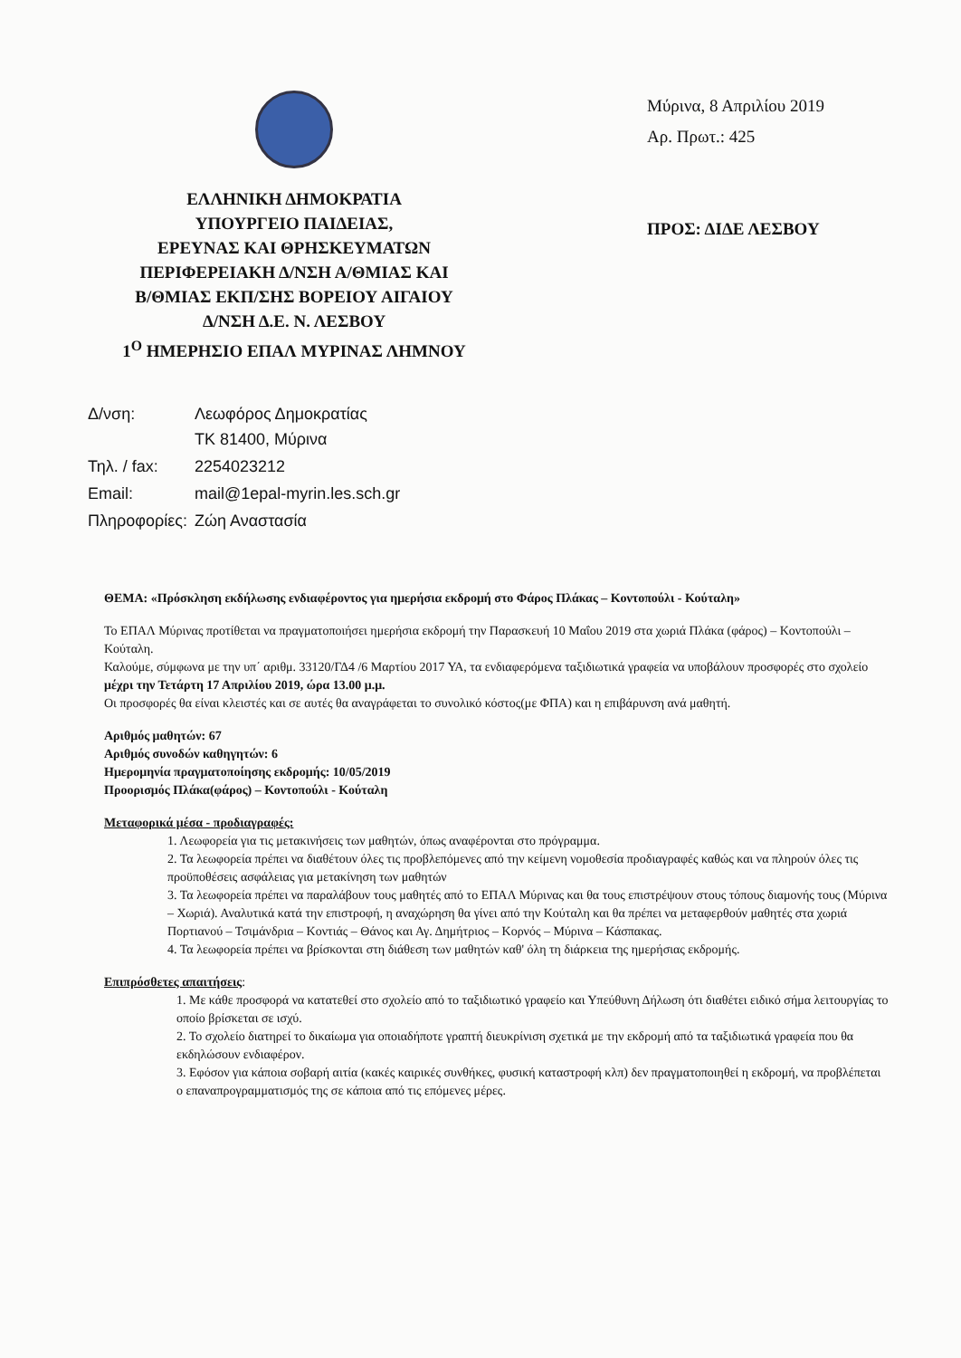ΕΛΛΗΝΙΚΗ ΔΗΜΟΚΡΑΤΙΑ
ΥΠΟΥΡΓΕΙΟ ΠΑΙΔΕΙΑΣ,
ΕΡΕΥΝΑΣ ΚΑΙ ΘΡΗΣΚΕΥΜΑΤΩΝ
ΠΕΡΙΦΕΡΕΙΑΚΗ Δ/ΝΣΗ Α/ΘΜΙΑΣ ΚΑΙ
Β/ΘΜΙΑΣ ΕΚΠ/ΣΗΣ ΒΟΡΕΙΟΥ ΑΙΓΑΙΟΥ
Δ/ΝΣΗ Δ.Ε. Ν. ΛΕΣΒΟΥ
1<sup>Ο</sup> ΗΜΕΡΗΣΙΟ ΕΠΑΛ ΜΥΡΙΝΑΣ ΛΗΜΝΟΥ
Μύρινα, 8 Απριλίου 2019
Αρ. Πρωτ.: 425
ΠΡΟΣ: ΔΙΔΕ ΛΕΣΒΟΥ
| Δ/νση: | Λεωφόρος Δημοκρατίας ΤΚ 81400, Μύρινα |
| Τηλ. / fax: | 2254023212 |
| Email: | mail@1epal-myrin.les.sch.gr |
| Πληροφορίες: | Ζώη Αναστασία |
ΘΕΜΑ: «Πρόσκληση εκδήλωσης ενδιαφέροντος για ημερήσια εκδρομή στο Φάρος Πλάκας – Κοντοπούλι - Κούταλη»
Το ΕΠΑΛ Μύρινας προτίθεται να πραγματοποιήσει ημερήσια εκδρομή την Παρασκευή 10 Μαΐου 2019 στα χωριά Πλάκα (φάρος) – Κοντοπούλι – Κούταλη.
Καλούμε, σύμφωνα με την υπ΄ αριθμ. 33120/ΓΔ4 /6 Μαρτίου 2017 ΥΑ, τα ενδιαφερόμενα ταξιδιωτικά γραφεία να υποβάλουν προσφορές στο σχολείο μέχρι την Τετάρτη 17 Απριλίου 2019, ώρα 13.00 μ.μ.
Οι προσφορές θα είναι κλειστές και σε αυτές θα αναγράφεται το συνολικό κόστος(με ΦΠΑ) και η επιβάρυνση ανά μαθητή.
Αριθμός μαθητών: 67
Αριθμός συνοδών καθηγητών: 6
Ημερομηνία πραγματοποίησης εκδρομής: 10/05/2019
Προορισμός Πλάκα(φάρος) – Κοντοπούλι - Κούταλη
Μεταφορικά μέσα - προδιαγραφές:
1. Λεωφορεία για τις μετακινήσεις των μαθητών, όπως αναφέρονται στο πρόγραμμα.
2. Τα λεωφορεία πρέπει να διαθέτουν όλες τις προβλεπόμενες από την κείμενη νομοθεσία προδιαγραφές καθώς και να πληρούν όλες τις προϋποθέσεις ασφάλειας για μετακίνηση των μαθητών
3. Τα λεωφορεία πρέπει να παραλάβουν τους μαθητές από το ΕΠΑΛ Μύρινας και θα τους επιστρέψουν στους τόπους διαμονής τους (Μύρινα – Χωριά). Αναλυτικά κατά την επιστροφή, η αναχώρηση θα γίνει από την Κούταλη και θα πρέπει να μεταφερθούν μαθητές στα χωριά Πορτιανού – Τσιμάνδρια – Κοντιάς – Θάνος και Αγ. Δημήτριος – Κορνός – Μύρινα – Κάσπακας.
4. Τα λεωφορεία πρέπει να βρίσκονται στη διάθεση των μαθητών καθ' όλη τη διάρκεια της ημερήσιας εκδρομής.
Επιπρόσθετες απαιτήσεις:
1. Με κάθε προσφορά να κατατεθεί στο σχολείο από το ταξιδιωτικό γραφείο και Υπεύθυνη Δήλωση ότι διαθέτει ειδικό σήμα λειτουργίας το οποίο βρίσκεται σε ισχύ.
2. Το σχολείο διατηρεί το δικαίωμα για οποιαδήποτε γραπτή διευκρίνιση σχετικά με την εκδρομή από τα ταξιδιωτικά γραφεία που θα εκδηλώσουν ενδιαφέρον.
3. Εφόσον για κάποια σοβαρή αιτία (κακές καιρικές συνθήκες, φυσική καταστροφή κλπ) δεν πραγματοποιηθεί η εκδρομή, να προβλέπεται ο επαναπρογραμματισμός της σε κάποια από τις επόμενες μέρες.